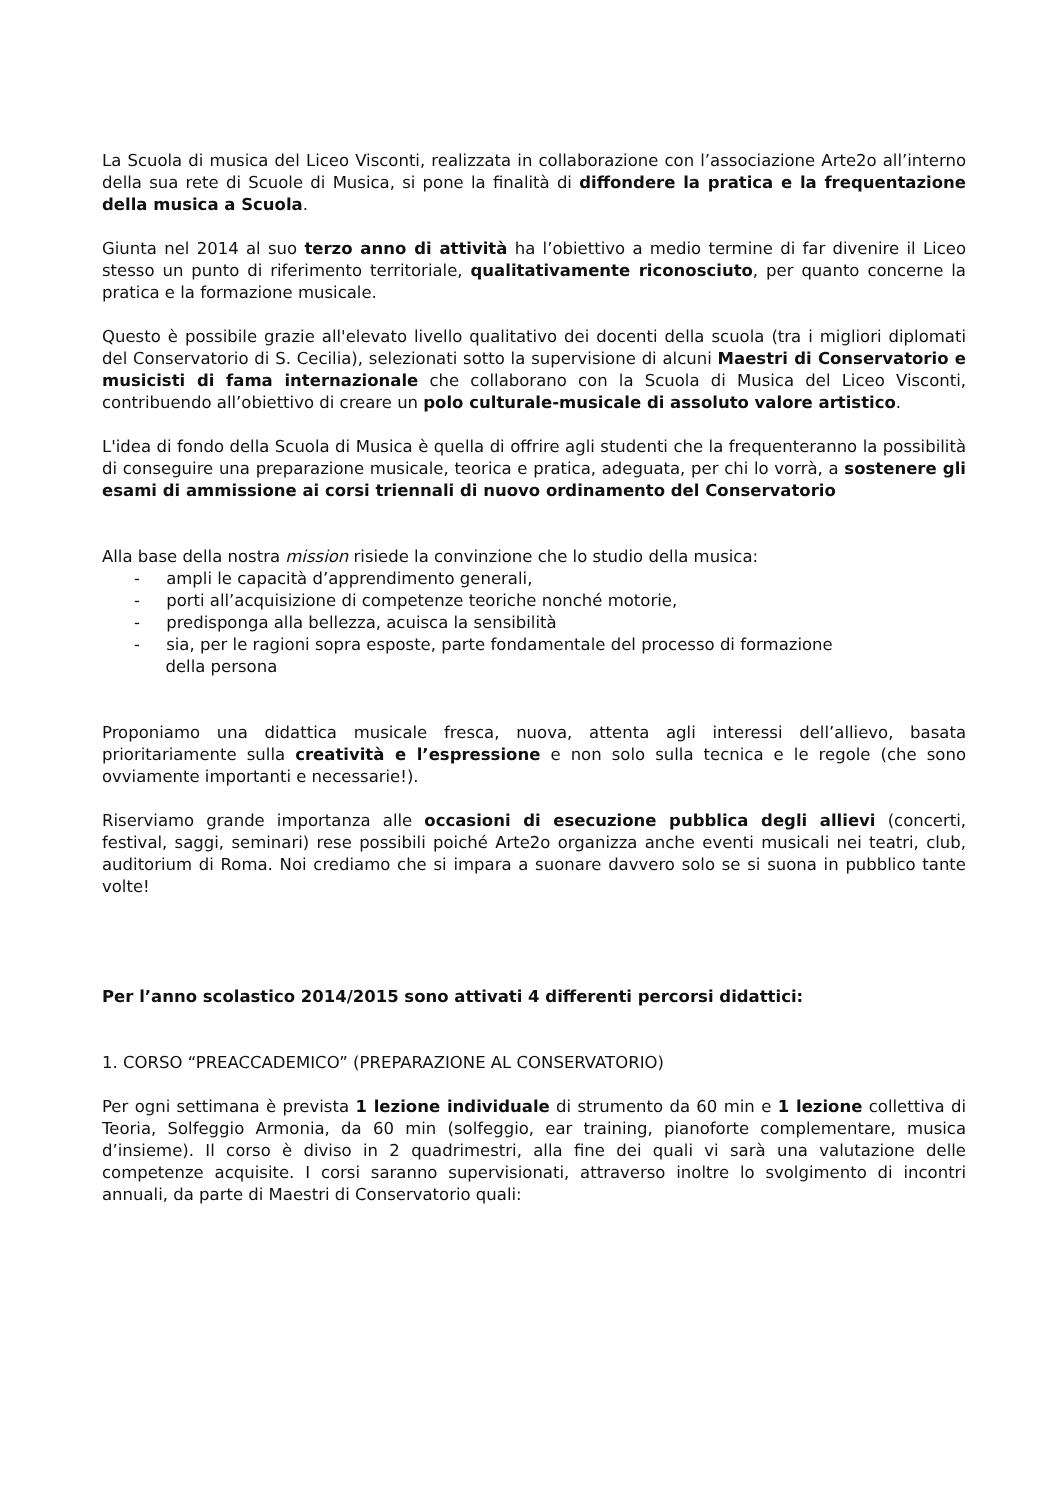La Scuola di musica del Liceo Visconti, realizzata in collaborazione con l’associazione Arte2o all’interno della sua rete di Scuole di Musica, si pone la finalità di diffondere la pratica e la frequentazione della musica a Scuola.
Giunta nel 2014 al suo terzo anno di attività ha l’obiettivo a medio termine di far divenire il Liceo stesso un punto di riferimento territoriale, qualitativamente riconosciuto, per quanto concerne la pratica e la formazione musicale.
Questo è possibile grazie all'elevato livello qualitativo dei docenti della scuola (tra i migliori diplomati del Conservatorio di S. Cecilia), selezionati sotto la supervisione di alcuni Maestri di Conservatorio e musicisti di fama internazionale che collaborano con la Scuola di Musica del Liceo Visconti, contribuendo all’obiettivo di creare un polo culturale-musicale di assoluto valore artistico.
L'idea di fondo della Scuola di Musica è quella di offrire agli studenti che la frequenteranno la possibilità di conseguire una preparazione musicale, teorica e pratica, adeguata, per chi lo vorrà, a sostenere gli esami di ammissione ai corsi triennali di nuovo ordinamento del Conservatorio
Alla base della nostra mission risiede la convinzione che lo studio della musica:
- ampli le capacità d’apprendimento generali,
- porti all’acquisizione di competenze teoriche nonché motorie,
- predisponga alla bellezza, acuisca la sensibilità
- sia, per le ragioni sopra esposte, parte fondamentale del processo di formazione
della persona
Proponiamo una didattica musicale fresca, nuova, attenta agli interessi dell’allievo, basata prioritariamente sulla creatività e l’espressione e non solo sulla tecnica e le regole (che sono ovviamente importanti e necessarie!).
Riserviamo grande importanza alle occasioni di esecuzione pubblica degli allievi (concerti, festival, saggi, seminari) rese possibili poiché Arte2o organizza anche eventi musicali nei teatri, club, auditorium di Roma. Noi crediamo che si impara a suonare davvero solo se si suona in pubblico tante volte!
Per l’anno scolastico 2014/2015 sono attivati 4 differenti percorsi didattici:
1. CORSO “PREACCADEMICO” (PREPARAZIONE AL CONSERVATORIO)
Per ogni settimana è prevista 1 lezione individuale di strumento da 60 min e 1 lezione collettiva di Teoria, Solfeggio Armonia, da 60 min (solfeggio, ear training, pianoforte complementare, musica d’insieme). Il corso è diviso in 2 quadrimestri, alla fine dei quali vi sarà una valutazione delle competenze acquisite. I corsi saranno supervisionati, attraverso inoltre lo svolgimento di incontri annuali, da parte di Maestri di Conservatorio quali: